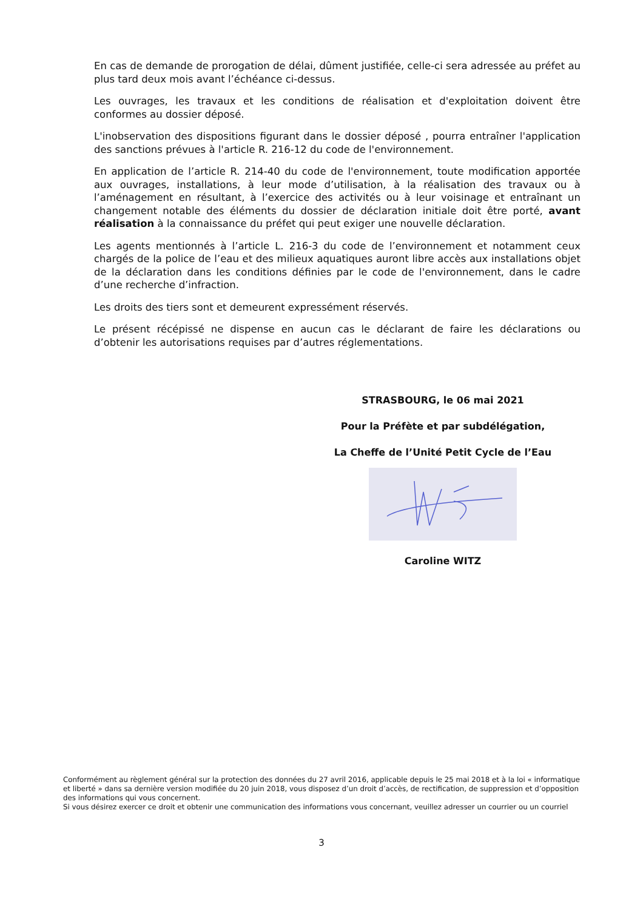En cas de demande de prorogation de délai, dûment justifiée, celle-ci sera adressée au préfet au plus tard deux mois avant l’échéance ci-dessus.
Les ouvrages, les travaux et les conditions de réalisation et d'exploitation doivent être conformes au dossier déposé.
L'inobservation des dispositions figurant dans le dossier déposé , pourra entraîner l'application des sanctions prévues à l'article R. 216-12 du code de l'environnement.
En application de l’article R. 214-40 du code de l'environnement, toute modification apportée aux ouvrages, installations, à leur mode d’utilisation, à la réalisation des travaux ou à l’aménagement en résultant, à l’exercice des activités ou à leur voisinage et entraînant un changement notable des éléments du dossier de déclaration initiale doit être porté, avant réalisation à la connaissance du préfet qui peut exiger une nouvelle déclaration.
Les agents mentionnés à l’article L. 216-3 du code de l’environnement et notamment ceux chargés de la police de l’eau et des milieux aquatiques auront libre accès aux installations objet de la déclaration dans les conditions définies par le code de l'environnement, dans le cadre d’une recherche d’infraction.
Les droits des tiers sont et demeurent expressément réservés.
Le présent récépissé ne dispense en aucun cas le déclarant de faire les déclarations ou d’obtenir les autorisations requises par d’autres réglementations.
STRASBOURG, le 06 mai 2021
Pour la Préfète et par subdélégation,
La Cheffe de l’Unité Petit Cycle de l’Eau
Caroline WITZ
Conformément au règlement général sur la protection des données du 27 avril 2016, applicable depuis le 25 mai 2018 et à la loi « informatique et liberté » dans sa dernière version modifiée du 20 juin 2018, vous disposez d’un droit d’accès, de rectification, de suppression et d’opposition des informations qui vous concernent.
Si vous désirez exercer ce droit et obtenir une communication des informations vous concernant, veuillez adresser un courrier ou un courriel
3